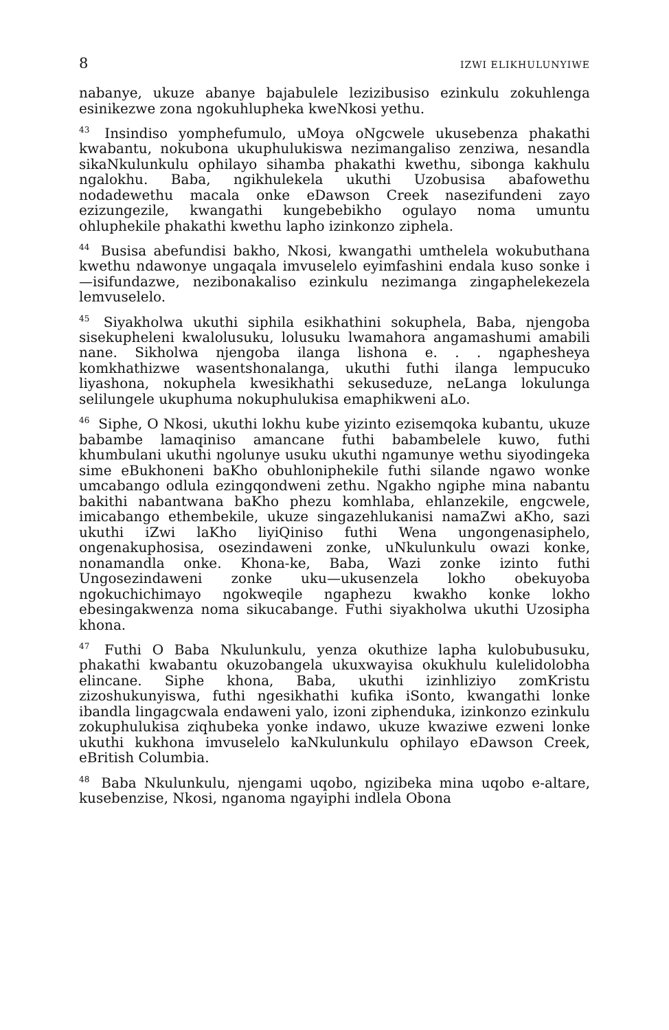8 IZWI ELIKHULUNYIWE
nabanye, ukuze abanye bajabulele lezizibusiso ezinkulu zokuhlenga esinikezwe zona ngokuhlupheka kweNkosi yethu.
<sup>43</sup> Insindiso yomphefumulo, uMoya oNgcwele ukusebenza phakathi kwabantu, nokubona ukuphulukiswa nezimangaliso zenziwa, nesandla sikaNkulunkulu ophilayo sihamba phakathi kwethu, sibonga kakhulu ngalokhu. Baba, ngikhulekela ukuthi Uzobusisa abafowethu nodadewethu macala onke eDawson Creek nasezifundeni zayo ezizungezile, kwangathi kungebebikho ogulayo noma umuntu ohluphekile phakathi kwethu lapho izinkonzo ziphela.
<sup>44</sup> Busisa abefundisi bakho, Nkosi, kwangathi umthelela wokubuthana kwethu ndawonye ungaqala imvuselelo eyimfashini endala kuso sonke i—isifundazwe, nezibonakaliso ezinkulu nezimanga zingaphelekezela lemvuselelo.
<sup>45</sup> Siyakholwa ukuthi siphila esikhathini sokuphela, Baba, njengoba sisekupheleni kwalolusuku, lolusuku lwamahora angamashumi amabili nane. Sikholwa njengoba ilanga lishona e. . . ngaphesheya komkhathizwe wasentshonalanga, ukuthi futhi ilanga lempucuko liyashona, nokuphela kwesikhathi sekuseduze, neLanga lokulunga selilungele ukuphuma nokuphulukisa emaphikweni aLo.
<sup>46</sup> Siphe, O Nkosi, ukuthi lokhu kube yizinto ezisemqoka kubantu, ukuze babambe lamaqiniso amancane futhi babambelele kuwo, futhi khumbulani ukuthi ngolunye usuku ukuthi ngamunye wethu siyodingeka sime eBukhoneni baKho obuhloniphekile futhi silande ngawo wonke umcabango odlula ezingqondweni zethu. Ngakho ngiphe mina nabantu bakithi nabantwana baKho phezu komhlaba, ehlanzekile, engcwele, imicabango ethembekile, ukuze singazehlukanisi namaZwi aKho, sazi ukuthi iZwi laKho liyiQiniso futhi Wena ungongenasiphelo, ongenakuphosisa, osezindaweni zonke, uNkulunkulu owazi konke, nonamandla onke. Khona-ke, Baba, Wazi zonke izinto futhi Ungosezindaweni zonke uku—ukusenzela lokho obekuyoba ngokuchichimayo ngokweqile ngaphezu kwakho konke lokho ebesingakwenza noma sikucabange. Futhi siyakholwa ukuthi Uzosipha khona.
<sup>47</sup> Futhi O Baba Nkulunkulu, yenza okuthize lapha kulobubusuku, phakathi kwabantu okuzobangela ukuxwayisa okukhulu kulelidolobha elincane. Siphe khona, Baba, ukuthi izinhliziyo zomKristu zizoshukunyiswa, futhi ngesikhathi kufika iSonto, kwangathi lonke ibandla lingagcwala endaweni yalo, izoni ziphenduka, izinkonzo ezinkulu zokuphulukisa ziqhubeka yonke indawo, ukuze kwaziwe ezweni lonke ukuthi kukhona imvuselelo kaNkulunkulu ophilayo eDawson Creek, eBritish Columbia.
<sup>48</sup> Baba Nkulunkulu, njengami uqobo, ngizibeka mina uqobo e-altare, kusebenzise, Nkosi, nganoma ngayiphi indlela Obona